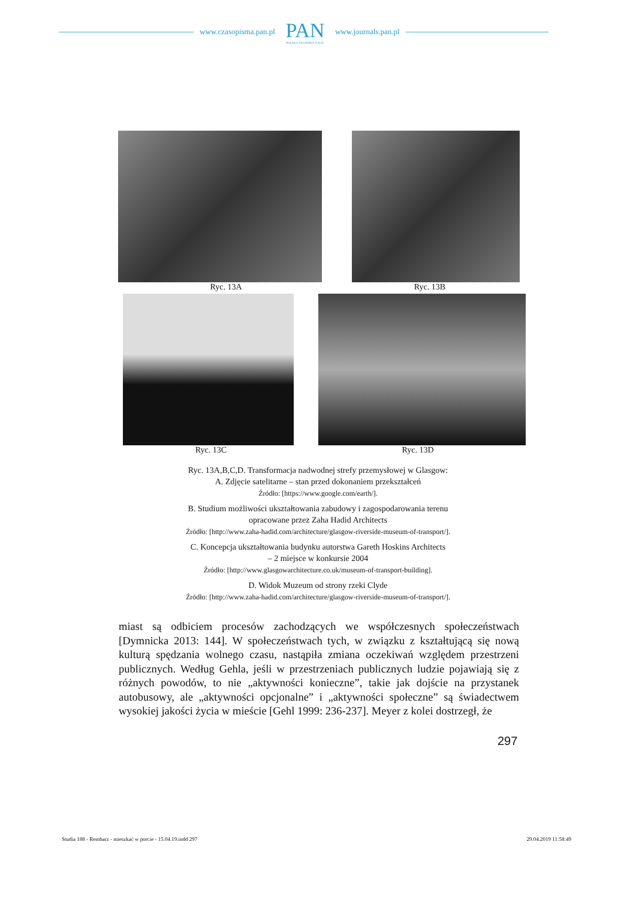www.czasopisma.pan.pl
PAN
POLSKA AKADEMIA NAUK
www.journals.pan.pl
Ryc. 13A Ryc. 13B
Ryc. 13C Ryc. 13D
Ryc. 13A,B,C,D. Transformacja nadwodnej strefy przemysłowej w Glasgow:
A. Zdjęcie satelitarne – stan przed dokonaniem przekształceń
Źródło: [https://www.google.com/earth/].
B. Studium możliwości ukształtowania zabudowy i zagospodarowania terenu
opracowane przez Zaha Hadid Architects
Źródło: [http://www.zaha-hadid.com/architecture/glasgow-riverside-museum-of-transport/].
C. Koncepcja ukształtowania budynku autorstwa Gareth Hoskins Architects
– 2 miejsce w konkursie 2004
Źródło: [http://www.glasgowarchitecture.co.uk/museum-of-transport-building].
D. Widok Muzeum od strony rzeki Clyde
Źródło: [http://www.zaha-hadid.com/architecture/glasgow-riverside-museum-of-transport/].
miast są odbiciem procesów zachodzących we współczesnych społeczeństwach [Dymnicka 2013: 144]. W społeczeństwach tych, w związku z kształtującą się nową kulturą spędzania wolnego czasu, nastąpiła zmiana oczekiwań względem przestrzeni publicznych. Według Gehla, jeśli w przestrzeniach publicznych ludzie pojawiają się z różnych powodów, to nie „aktywności konieczne”, takie jak dojście na przystanek autobusowy, ale „aktywności opcjonalne” i „aktywności społeczne” są świadectwem wysokiej jakości życia w mieście [Gehl 1999: 236-237]. Meyer z kolei dostrzegł, że
297
Studia 188 - Rembarz - mieszkać w porcie - 15.04.19.indd 297 29.04.2019 11:58:49